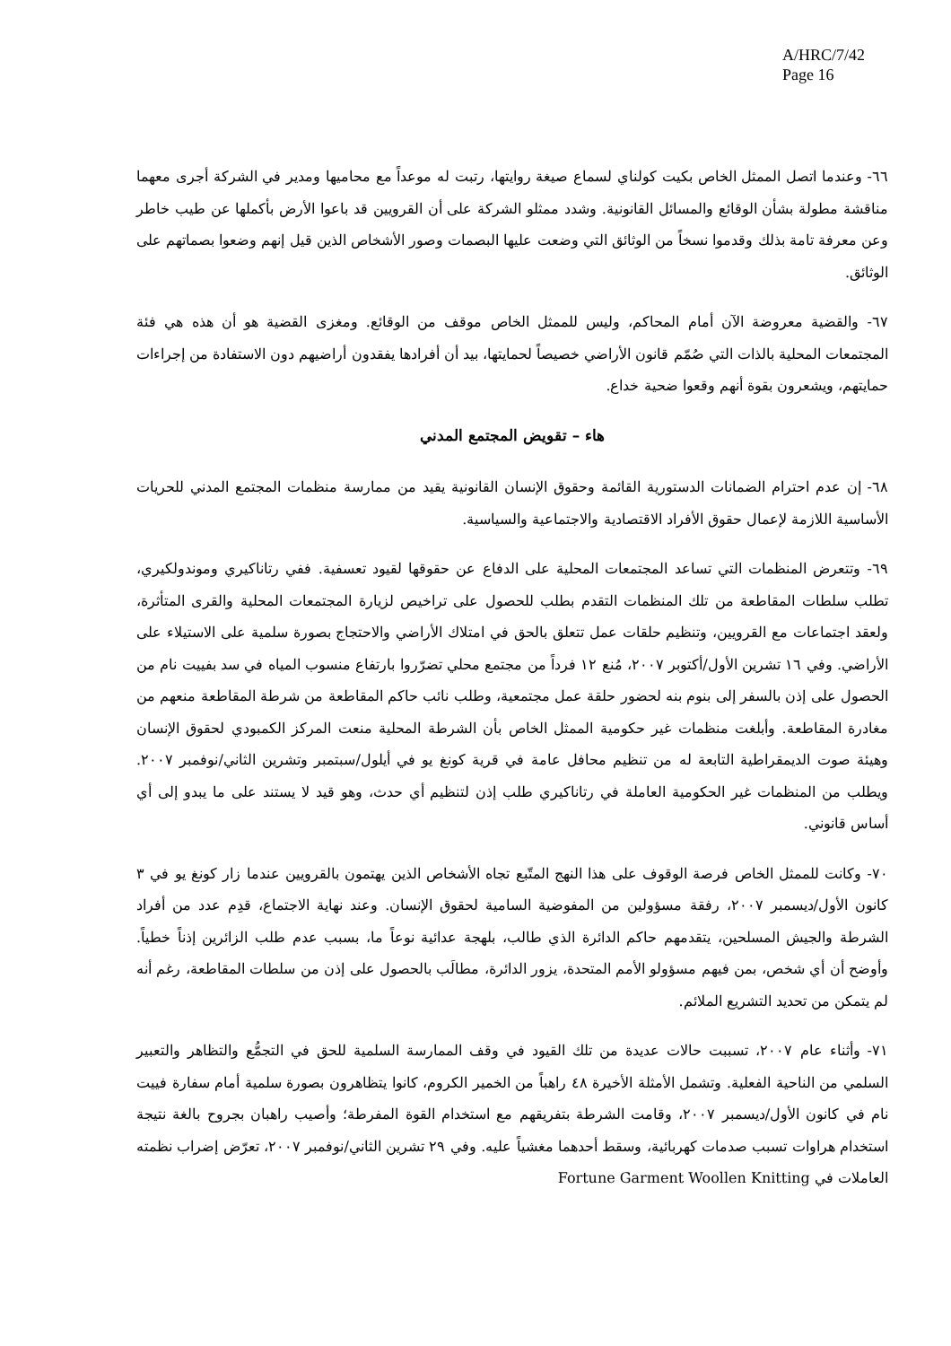A/HRC/7/42
Page 16
٦٦- وعندما اتصل الممثل الخاص بكيت كولناي لسماع صيغة روايتها، رتبت له موعداً مع محاميها ومدير في الشركة أجرى معهما مناقشة مطولة بشأن الوقائع والمسائل القانونية. وشدد ممثلو الشركة على أن القرويين قد باعوا الأرض بأكملها عن طيب خاطر وعن معرفة تامة بذلك وقدموا نسخاً من الوثائق التي وضعت عليها البصمات وصور الأشخاص الذين قيل إنهم وضعوا بصماتهم على الوثائق.
٦٧- والقضية معروضة الآن أمام المحاكم، وليس للممثل الخاص موقف من الوقائع. ومغزى القضية هو أن هذه هي فئة المجتمعات المحلية بالذات التي صُمّم قانون الأراضي خصيصاً لحمايتها، بيد أن أفرادها يفقدون أراضيهم دون الاستفادة من إجراءات حمايتهم، ويشعرون بقوة أنهم وقعوا ضحية خداع.
هاء – تقويض المجتمع المدني
٦٨- إن عدم احترام الضمانات الدستورية القائمة وحقوق الإنسان القانونية يقيد من ممارسة منظمات المجتمع المدني للحريات الأساسية اللازمة لإعمال حقوق الأفراد الاقتصادية والاجتماعية والسياسية.
٦٩- وتتعرض المنظمات التي تساعد المجتمعات المحلية على الدفاع عن حقوقها لقيود تعسفية. ففي رتاناكيري وموندولكيري، تطلب سلطات المقاطعة من تلك المنظمات التقدم بطلب للحصول على تراخيص لزيارة المجتمعات المحلية والقرى المتأثرة، ولعقد اجتماعات مع القرويين، وتنظيم حلقات عمل تتعلق بالحق في امتلاك الأراضي والاحتجاج بصورة سلمية على الاستيلاء على الأراضي. وفي ١٦ تشرين الأول/أكتوبر ٢٠٠٧، مُنع ١٢ فرداً من مجتمع محلي تضرّروا بارتفاع منسوب المياه في سد بفييت نام من الحصول على إذن بالسفر إلى بنوم بنه لحضور حلقة عمل مجتمعية، وطلب نائب حاكم المقاطعة من شرطة المقاطعة منعهم من مغادرة المقاطعة. وأبلغت منظمات غير حكومية الممثل الخاص بأن الشرطة المحلية منعت المركز الكمبودي لحقوق الإنسان وهيئة صوت الديمقراطية التابعة له من تنظيم محافل عامة في قرية كونغ يو في أيلول/سبتمبر وتشرين الثاني/نوفمبر ٢٠٠٧. ويطلب من المنظمات غير الحكومية العاملة في رتاناكيري طلب إذن لتنظيم أي حدث، وهو قيد لا يستند على ما يبدو إلى أي أساس قانوني.
٧٠- وكانت للممثل الخاص فرصة الوقوف على هذا النهج المتّبع تجاه الأشخاص الذين يهتمون بالقرويين عندما زار كونغ يو في ٣ كانون الأول/ديسمبر ٢٠٠٧، رفقة مسؤولين من المفوضية السامية لحقوق الإنسان. وعند نهاية الاجتماع، قدِم عدد من أفراد الشرطة والجيش المسلحين، يتقدمهم حاكم الدائرة الذي طالب، بلهجة عدائية نوعاً ما، بسبب عدم طلب الزائرين إذناً خطياً. وأوضح أن أي شخص، بمن فيهم مسؤولو الأمم المتحدة، يزور الدائرة، مطالَب بالحصول على إذن من سلطات المقاطعة، رغم أنه لم يتمكن من تحديد التشريع الملائم.
٧١- وأثناء عام ٢٠٠٧، تسببت حالات عديدة من تلك القيود في وقف الممارسة السلمية للحق في التجمُّع والتظاهر والتعبير السلمي من الناحية الفعلية. وتشمل الأمثلة الأخيرة ٤٨ راهباً من الخمير الكروم، كانوا يتظاهرون بصورة سلمية أمام سفارة فييت نام في كانون الأول/ديسمبر ٢٠٠٧، وقامت الشرطة بتفريقهم مع استخدام القوة المفرطة؛ وأصيب راهبان بجروح بالغة نتيجة استخدام هراوات تسبب صدمات كهربائية، وسقط أحدهما مغشياً عليه. وفي ٢٩ تشرين الثاني/نوفمبر ٢٠٠٧، تعرّض إضراب نظمته العاملات في Fortune Garment Woollen Knitting